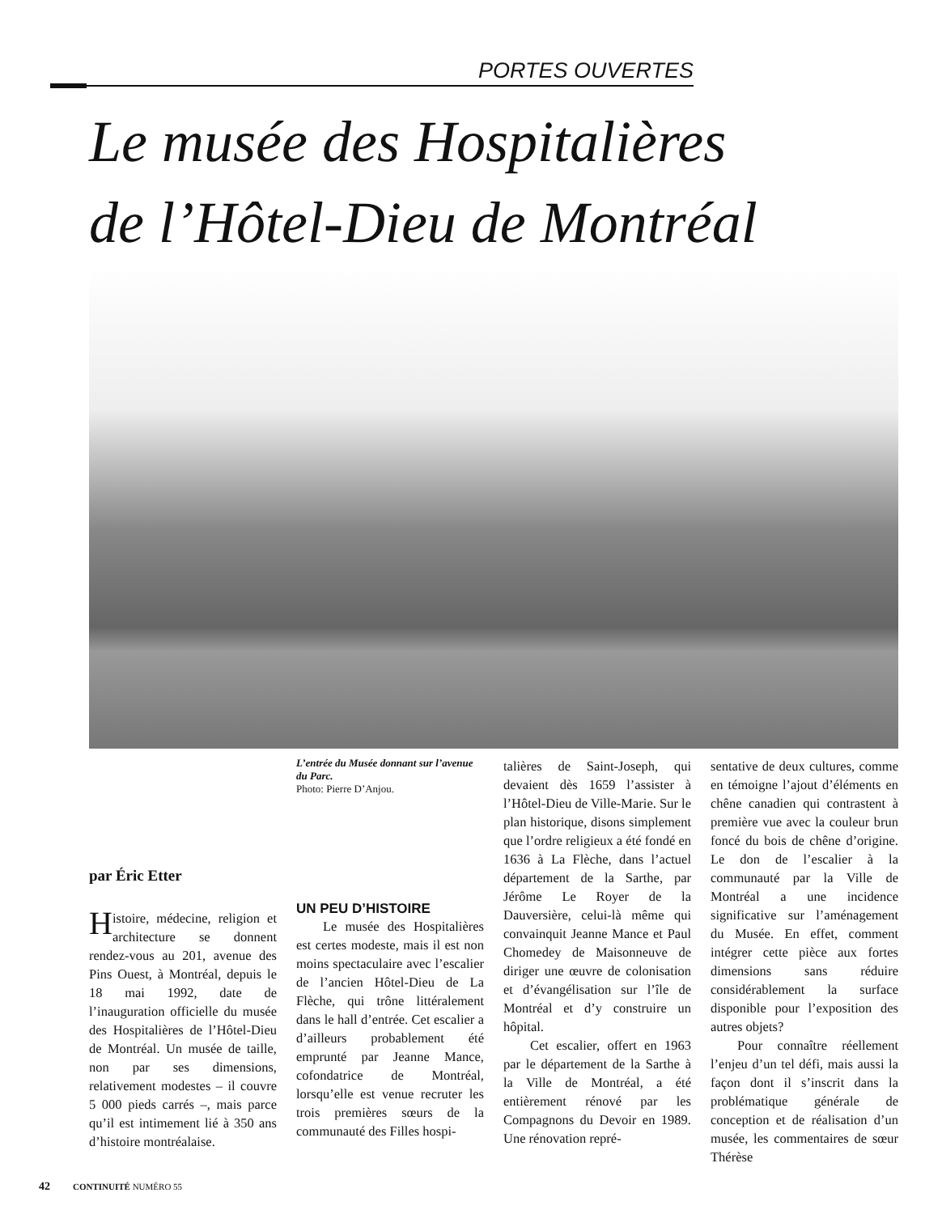PORTES OUVERTES
Le musée des Hospitalières
de l’Hôtel-Dieu de Montréal
par Éric Etter
Histoire, médecine, religion et architecture se donnent rendez-vous au 201, avenue des Pins Ouest, à Montréal, depuis le 18 mai 1992, date de l’inauguration officielle du musée des Hospitalières de l’Hôtel-Dieu de Montréal. Un musée de taille, non par ses dimensions, relativement modestes – il couvre 5 000 pieds carrés –, mais parce qu’il est intimement lié à 350 ans d’histoire montréalaise.
L’entrée du Musée donnant sur l’avenue du Parc.
Photo: Pierre D’Anjou.
UN PEU D’HISTOIRE
Le musée des Hospitalières est certes modeste, mais il est non moins spectaculaire avec l’escalier de l’ancien Hôtel-Dieu de La Flèche, qui trône littéralement dans le hall d’entrée. Cet escalier a d’ailleurs probablement été emprunté par Jeanne Mance, cofondatrice de Montréal, lorsqu’elle est venue recruter les trois premières sœurs de la communauté des Filles hospi-
talières de Saint-Joseph, qui devaient dès 1659 l’assister à l’Hôtel-Dieu de Ville-Marie. Sur le plan historique, disons simplement que l’ordre religieux a été fondé en 1636 à La Flèche, dans l’actuel département de la Sarthe, par Jérôme Le Royer de la Dauversière, celui-là même qui convainquit Jeanne Mance et Paul Chomedey de Maisonneuve de diriger une œuvre de colonisation et d’évangélisation sur l’île de Montréal et d’y construire un hôpital.
Cet escalier, offert en 1963 par le département de la Sarthe à la Ville de Montréal, a été entièrement rénové par les Compagnons du Devoir en 1989. Une rénovation repré-
sentative de deux cultures, comme en témoigne l’ajout d’éléments en chêne canadien qui contrastent à première vue avec la couleur brun foncé du bois de chêne d’origine. Le don de l’escalier à la communauté par la Ville de Montréal a une incidence significative sur l’aménagement du Musée. En effet, comment intégrer cette pièce aux fortes dimensions sans réduire considérablement la surface disponible pour l’exposition des autres objets?
Pour connaître réellement l’enjeu d’un tel défi, mais aussi la façon dont il s’inscrit dans la problématique générale de conception et de réalisation d’un musée, les commentaires de sœur Thérèse
42 CONTINUITÉ NUMÉRO 55